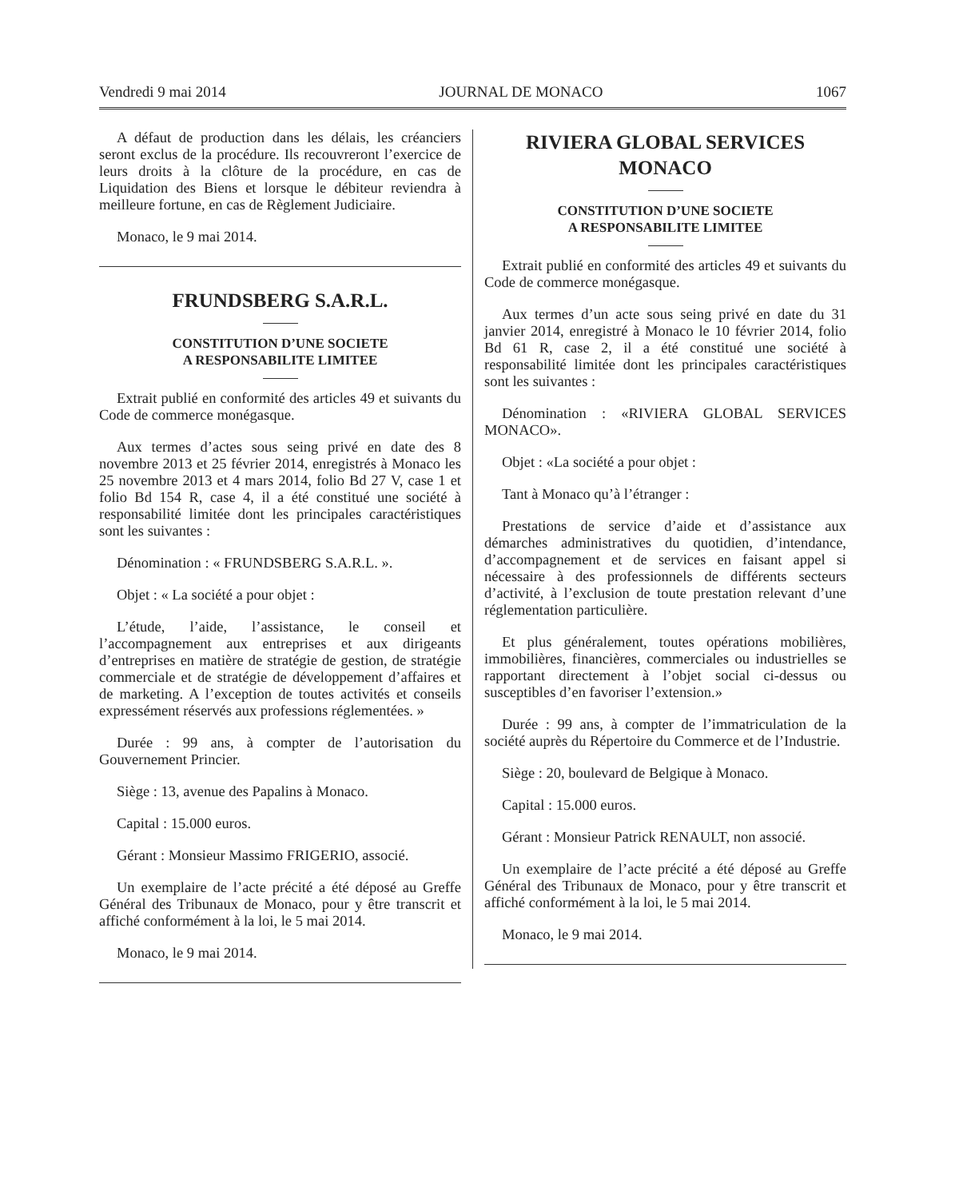Vendredi 9 mai 2014 JOURNAL DE MONACO 1067
A défaut de production dans les délais, les créanciers seront exclus de la procédure. Ils recouvreront l’exercice de leurs droits à la clôture de la procédure, en cas de Liquidation des Biens et lorsque le débiteur reviendra à meilleure fortune, en cas de Règlement Judiciaire.
Monaco, le 9 mai 2014.
FRUNDSBERG S.A.R.L.
CONSTITUTION D’UNE SOCIETE
A RESPONSABILITE LIMITEE
Extrait publié en conformité des articles 49 et suivants du Code de commerce monégasque.
Aux termes d’actes sous seing privé en date des 8 novembre 2013 et 25 février 2014, enregistrés à Monaco les 25 novembre 2013 et 4 mars 2014, folio Bd 27 V, case 1 et folio Bd 154 R, case 4, il a été constitué une société à responsabilité limitée dont les principales caractéristiques sont les suivantes :
Dénomination : « FRUNDSBERG S.A.R.L. ».
Objet : « La société a pour objet :
L’étude, l’aide, l’assistance, le conseil et l’accompagnement aux entreprises et aux dirigeants d’entreprises en matière de stratégie de gestion, de stratégie commerciale et de stratégie de développement d’affaires et de marketing. A l’exception de toutes activités et conseils expressément réservés aux professions réglementées. »
Durée : 99 ans, à compter de l’autorisation du Gouvernement Princier.
Siège : 13, avenue des Papalins à Monaco.
Capital : 15.000 euros.
Gérant : Monsieur Massimo FRIGERIO, associé.
Un exemplaire de l’acte précité a été déposé au Greffe Général des Tribunaux de Monaco, pour y être transcrit et affiché conformément à la loi, le 5 mai 2014.
Monaco, le 9 mai 2014.
RIVIERA GLOBAL SERVICES
MONACO
CONSTITUTION D’UNE SOCIETE
A RESPONSABILITE LIMITEE
Extrait publié en conformité des articles 49 et suivants du Code de commerce monégasque.
Aux termes d’un acte sous seing privé en date du 31 janvier 2014, enregistré à Monaco le 10 février 2014, folio Bd 61 R, case 2, il a été constitué une société à responsabilité limitée dont les principales caractéristiques sont les suivantes :
Dénomination : «RIVIERA GLOBAL SERVICES MONACO».
Objet : «La société a pour objet :
Tant à Monaco qu’à l’étranger :
Prestations de service d’aide et d’assistance aux démarches administratives du quotidien, d’intendance, d’accompagnement et de services en faisant appel si nécessaire à des professionnels de différents secteurs d’activité, à l’exclusion de toute prestation relevant d’une réglementation particulière.
Et plus généralement, toutes opérations mobilières, immobilières, financières, commerciales ou industrielles se rapportant directement à l’objet social ci-dessus ou susceptibles d’en favoriser l’extension.»
Durée : 99 ans, à compter de l’immatriculation de la société auprès du Répertoire du Commerce et de l’Industrie.
Siège : 20, boulevard de Belgique à Monaco.
Capital : 15.000 euros.
Gérant : Monsieur Patrick RENAULT, non associé.
Un exemplaire de l’acte précité a été déposé au Greffe Général des Tribunaux de Monaco, pour y être transcrit et affiché conformément à la loi, le 5 mai 2014.
Monaco, le 9 mai 2014.